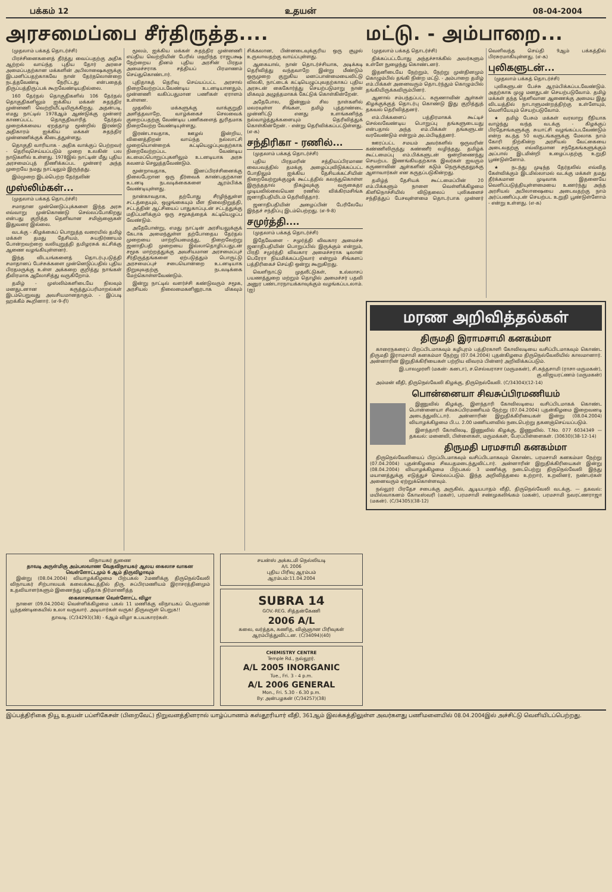பக்கம் 12 உதயன் 08-04-2004
அரசமைப்பை சீர்திருத்த....
(முதலாம் பக்கத் தொடர்ச்சி)
பிரச்சினைகளைத் தீர்த்து வைப்பதற்கு அதிக ஆற்றல் வாய்ந்த புதிய தோர் அரசை அமைப்பதற்கான மக்களின் அபிலாஷைகளுக்கு இடமளிப்பதற்காகவே நான் தேர்தலொன்றை நடத்தவேண்டி நேரிட்டது என்பதைத் திருப்பத்திருப்பக் கூறவேண்டியதில்லை.
160 தேர்தல் தொகுதிகளில் 106 தேர்தல் தொகுதிகளிலும் ஐக்கிய மக்கள் சுதந்திர முன்னணி வெற்றியீட்டியிருக்கிறது. அதன்படி, எமது நாட்டில் 1978ஆம் ஆண்டுக்கு முன்னர் காணப்பட்ட தொகுதிவாரித் தேர்தல் முறைக்கமைய ஏறத்தாழ மூன்றில் இரண்டு அதிகாரம் ஐக்கிய மக்கள் சுதந்திர முன்னணிக்குக் கிடைத்துள்ளது.
தொகுதி வாரியாக - அதிக வாக்குப் பெற்றவர் - தெரிவுசெய்யப்படும் முறை உலகின் பல நாடுகளில் உள்ளது. 1978இல் நாட்டின் மீது புதிய அரசமைப்புத் திணிக்கப்பட முன்னர் அந்த முறையே நமது நாட்டிலும் இருந்தது.
இம்முறை இடம்பெற்ற தேர்தலின்
முஸ்லிம்கள்...
(முதலாம் பக்கத் தொடர்ச்சி)
சமாதான முன்னெடுப்புக்களை இந்த அரசு எவ்வாறு முன்கொண்டு செல்லப்போகிறது என்பது குறித்த தெளிவான சமிஞ்ஞைகள் இதுவரை இல்லை.
வடக்கு - கிழக்கைப் பொறுத்த வரையில் தமிழ் மக்கள் தமது தேசியம், சுயநிர்ணயம் போன்றவற்றை வலியுறுத்தி தமிழரசுக் கட்சிக்கு ஆணை வழங்கியுள்ளனர்.
இந்த விடயங்களைத் தொடர்புபடுத்தி சமாதானப் பேச்சுக்களை முன்னெடுப்பதில் புதிய பிரதமருக்கு உள்ள அக்கறை குறித்து நாங்கள் தீவிரமாக ஆலோசித்து வருகிறோம்.
தமிழ் - முஸ்லிம்களிடையே நிலவும் மனதுடனான கருத்துப்பரிமாறல்கள் இடம்பெறுவது அவசியமானதாகும். - இப்படி ஹக்கீம் கூறினார். (எ-9-ரி)
மூலம், ஐக்கிய மக்கள் சுதந்திர முன்னணி எய்திய வெற்றியின் பேரில் மஹிந்த ராஜபக்ஷ நேற்றைய தினம் புதிய அரசின் பிரதம அமைச்சராக சத்தியப் பிரமாணம் செய்துகொண்டார்.
புதிதாகத் தெரிவு செய்யப்பட்ட அரசால் நிறைவேற்றப்படவேண்டிய உடனடியானதும், முன்னணி வகிப்பதுமான பணிகள் ஏராளம் உள்ளன.
முதலில் மக்களுக்கு வாக்குறுதி அளித்தவாறே, வாழ்க்கைச் செலவைக் குறைப்பதற்கு வேண்டிய பணிகளைத் துரிதமாக நிறைவேற்ற வேண்டியுள்ளது.
இரண்டாவதாக, ஊழல் இன்றிய, வினைத்திறன் வாய்ந்த நல்லாட்சி முறையொன்றைக் கட்டியெழுப்புவதற்காக நிறைவேற்றப்பட வேண்டிய கடமைப்பொறுப்புகளிலும் உடனடியாக அரசு கவனம் செலுத்தவேண்டும்.
மூன்றாவதாக, இனப்பிரச்சினைக்கு நிலைபேறான ஒரு தீர்வைக் காண்பதற்கான உடனடி நடவடிக்கைகளை ஆரம்பிக்க வேண்டியுள்ளது.
நான்காவதாக, தற்போது சீரழிந்துள்ள சட்டத்தையும், ஒழுங்கையும் மீள நிலைநிறுத்தி, சட்டத்தின் ஆட்சியைப் பாதுகாப்புடன் சட்டத்துக்கு மதிப்பளிக்கும் ஒரு சமூகத்தைக் கட்டியெழுப்ப வேண்டும்.
அதேபோன்று, எமது நாட்டின் அரசியலுக்குக் கேடாக அமைந்துள்ள தற்போதைய தேர்தல் முறையை மாற்றியமைத்து, நிறைவேற்று ஜனாதிபதி முறையை இல்லாதொழிப்பதுடன் சமூக மாற்றத்துக்கு அவசியமான அரசமைப்புச் சீர்திருத்தங்களை ஏற்படுத்தும் பொருட்டு அரசமைப்புச் சபையொன்றை உடனடியாக நிறுவுவதற்கு நடவடிக்கை மேற்கொள்ளவேண்டும்.
இன்று நாட்டில் வளர்ச்சி கண்டுவரும் சமூக, அரசியல் நிலைமைகளினூடாக மிகவும் சிக்கலான, பின்னடைவுக்குரிய ஒரு சூழல் உருவாவதற்கு வாய்ப்புள்ளது.
ஆகையால், நான் தொடர்ச்சியாக, அடிக்கடி தெரிவித்து வந்தவாறே இன்று மீண்டும் ஒருமுறை குறுகிய மனப்பான்மையைவிட்டு விலகி, நாட்டைக் கட்டியெழுப்புவதற்காகப் புதிய அரசுடன் கைகோர்த்து செயற்படுமாறு நான் மிகவும் அழுத்தமாகக் கேட்டுக் கொள்கின்றேன்.
அதேபோல, இன்னும் சில நாள்களில் மலரவுள்ள சிங்கள, தமிழ் புத்தாண்டை முன்னிட்டு எனது உளங்கனிந்த நல்வாழ்த்துக்களையும் தெரிவித்துக் கொள்கின்றேன். - என்று தெரிவிக்கப்பட்டுள்ளது. (எ-க)
சந்திரிகா - ரணில்...
(முதலாம் பக்கத் தொடர்ச்சி)
புதிய பிரதமரின் சத்தியப்பிரமாண வைபவத்தில் தமக்கு அழைப்புவிடுக்கப்பட்ட போதிலும் ஐக்கிய தேசியக்கட்சியின் நிறைவேற்றுக்குழுக் கூட்டத்தில் கலந்துகொள்ள இருந்ததால் நிகழ்வுக்கு வருகைதர முடியவில்லையென ரணில் விக்கிரமசிங்க ஜனாதிபதியிடம் தெரிவித்தார்.
ஜனாதிபதியின் அழைப்பின் பேரிலேயே இந்தச் சந்திப்பு இடம்பெற்றது. (எ-9-8)
சமுர்த்தி....
(முதலாம் பக்கத் தொடர்ச்சி)
இதேவேளை - சமுர்த்தி விவகார அமைச்சு ஜனாதிபதியின் பொறுப்பில் இருக்கும் என்றும், பிரதி சமுர்த்தி விவகார அமைச்சராக டிலான் பெரேரா நியமிக்கப்படுவார் என்றும் சிங்களப் பத்திரிகைச் செய்தி ஒன்று கூறுகிறது.
வெளிநாட்டு முதலீட்டுகள், உல்லாசப் பயணத்துறை மற்றும் தொழில் அமைச்சர் பதவி அனுர பண்டாரநாயக்காவுக்கும் வழங்கப்படலாம். (ஐ)
விநாயகர் துணை
தாவடி அருள்மிகு அம்பலவாண வேதவிநாயகர் ஆலய கைலாச வாகன வெள்ளோட்டமும் 6 ஆம் திருவிழாவும்
இன்று (08.04.2004) வியாழக்கிழமை பிற்பகல் 2மணிக்கு திருநெல்வேலி விநாயகர் சிற்பாலயக் கலைக்கூடத்தில் திரு. சுப்பிரமணியம் இராசரத்தினமும் உதவியாளர்களும் இணைந்து புதிதாக நிர்மாணித்த
கைலாசவாகன வெள்ளோட்ட விழா
நாளை (09.04.2004) வெள்ளிக்கிழமை பகல் 11 மணிக்கு விநாயகப் பெருமான் பூந்தண்டிகையில் உலா வருவார். அடியார்கள் வருக! திருவருள் பெறுக!!
தாவடி. (C/34293)(38) - 6ஆம் விழா உபயகாரர்கள்.
சயன்ஸ் அக்கடமி நெல்லியடி
A/L 2006
புதிய பிரிவு ஆரம்பம்
ஆரம்பம்:11.04.2004
SUBRA 14
GOV.-REG. சித்தன்கேணி
2006 A/L
கலை, வர்த்தக, கணித, விஞ்ஞான பிரிவுகள் ஆரம்பித்துவிட்டன. (C/34094)(40)
CHEMISTRY CENTRE
Temple Rd., நல்லூர்.
A/L 2005 INORGANIC
Tue., Fri. 3 - 4 p.m.
A/L 2006 GENERAL
Mon., Fri. 5.30 - 6.30 p.m.
By: அன்பழகன் (C/34257)(38)
மட்டு. - அம்பாறை...
(முதலாம் பக்கத் தொடர்ச்சி)
திக்கப்பட்டபோது அந்தச்சாக்கில் அவர்களும் உள்ளே நுழைந்து கொண்டனர்.
இதனிடையே நேற்றும், நேற்று முன்தினமும் கொழும்பில் தங்கி நின்ற மட்டு. - அம்பாறை தமிழ் எம்.பிக்கள் அனைவரும் தொடர்ந்தும் கொழும்பில் தங்கியிருக்கவிரும்பினர்.
ஆனால் சம்பந்தப்பட்ட கருணாவின் ஆள்கள் கிழக்குக்குத் தொடர்பு கொண்டு இது குறித்துத் தகவல் தெரிவித்தனர்.
எம்.பிக்களைப் பத்திரமாகக் கூட்டிச் செல்லவேண்டிய பொறுப்பு தங்களுடையது என்பதால் அந்த எம்.பிக்கள் தங்களுடன் வரவேண்டும் என்றும் அடம்பிடித்தனர்.
ஊரப்பட்ட சமயம் அவர்களில் ஒருவரின் கண்ணிலிருந்து கண்ணீர் வழிந்தது. தமிழ்க் கூட்டமைப்பு எம்.பிக்களுடன் ஒன்றிணைந்து செயற்பட இணங்கியதற்காக இவர்கள் ஐவரும் கருணாவின் ஆள்களின் கடும் நெருக்குதலுக்கு ஆளாவார்கள் என கருதப்படுகின்றது.
தமிழ்த் தேசியக் கூட்டமைப்பின் 20 எம்.பிக்களும் நாளை வெள்ளிக்கிழமை கிளிநொச்சியில் விடுதலைப் புலிகளைச் சந்தித்துப் பேசவுள்ளமை தொடர்பாக முன்னர் வெளிவந்த செய்தி 9ஆம் பக்கத்தில் பிரசுரமாகியுள்ளது. (எ-க)
புலிகளுடன்...
(முதலாம் பக்கத் தொடர்ச்சி)
புலிகளுடன் பேச்சு ஆரம்பிக்கப்படவேண்டும். அதற்காக முழு மனதுடன் செயற்படுவோம். தமிழ் மக்கள் தந்த தெளிவான ஆணைக்கு அமைய இது விடயத்தில் நாடாளுமன்றத்திற்கு உள்ளேயும், வெளியேயும் செயற்படுவோம்.
★ தமிழ் பேசும் மக்கள் வரலாறு ரீதியாக வாழ்ந்து வந்த வடக்கு - கிழக்குப் பிரதேசங்களுக்கு சுயாட்சி வழங்கப்படவேண்டும் என்ற கடந்த 50 வருடங்களுக்கு மேலாக நாம் கோரி நிற்கின்ற அரசியல் வேட்கையை அடைவதற்கு எவ்விதமான சந்தேகங்களுக்கும் அப்பால் இடமின்றி உழைப்பதற்கு உறுதி பூண்டுள்ளோம்.
★ நடந்து முடிந்த தேர்தலில் எவ்வித கேள்விக்கும் இடமில்லாமல் வடக்கு மக்கள் தமது தீர்க்கமான முடிவாக இதனையே வெளிப்படுத்தியுள்ளமையை உணர்ந்து அந்த அரசியல் அபிலாஷையை அடைவதற்கு நாம் அர்ப்பணிப்புடன் செயற்பட உறுதி பூண்டுள்ளோம் - என்று உள்ளது. (எ-க)
மரண அறிவித்தல்கள்
திருமதி இராமசாமி கனகம்மா
காரைநகரைப் பிறப்பிடமாகவும் கழிபுரம் பத்திரகாளி கோவிலடியை வசிப்பிடமாகவும் கொண்ட திருமதி இராமசாமி கனகம்மா நேற்று (07.04.2004) புதன்கிழமை திருநெல்வேலியில் காலமானார். அன்னாரின் இறுதிக்கிரியைகள் பற்றிய விவரம் பின்னர் அறிவிக்கப்படும்.
இ.பாலமுரளி (மகன்- கனடா), ச.செல்வராசா (மருமகன்), சி.கந்தசாமி (ராசா-மருமகன்), கு.விஜயரட்ணம் (மருமகன்)
அம்மன் வீதி, திருநெல்வேலி கிழக்கு, திருநெல்வேலி. (C/34304)(12-14)
பொன்னையா சிவசுப்பிரமணியம்
இணுவில் கிழக்கு, இளந்தாரி கோவிலடியை வசிப்பிடமாகக் கொண்ட பொன்னையா சிவசுப்பிரமணியம் நேற்று (07.04.2004) புதன்கிழமை இறைவனடி அடைந்துவிட்டார். அன்னாரின் இறுதிக்கிரியைகள் இன்று (08.04.2004) வியாழக்கிழமை பி.ப. 2.00 மணியளவில் நடைபெற்று தகனஞ்செய்யப்படும்.
இளந்தாரி கோவிலடி, இணுவில் கிழக்கு, இணுவில். T.No. 077 6034349 — தகவல்: மனைவி, பிள்ளைகள், மருமக்கள், பேரப்பிள்ளைகள். (30630)(38-12-14)
திருமதி பரமசாமி கனகம்மா
திருநெல்வேலியைப் பிறப்பிடமாகவும் வசிப்பிடமாகவும் கொண்ட பரமசாமி கனகம்மா நேற்று (07.04.2004) புதன்கிழமை சிவபதமடைந்துவிட்டார். அன்னாரின் இறுதிக்கிரியைகள் இன்று (08.04.2004) வியாழக்கிழமை பிற்பகல் 3 மணிக்கு நடைபெற்று திருநெல்வேலி இந்து மயானத்துக்கு எடுத்துச் செல்லப்படும். இந்த அறிவித்தலை உற்றார், உறவினர், நண்பர்கள் அனைவரும் ஏற்றுக்கொள்ளவும்.
நல்லூர் பிரதேச சபைக்கு அருகில், ஆடியபாதம் வீதி, திருநெல்வேலி வடக்கு. — தகவல்: மயில்வாகனம் கோடீஸ்வரி (மகள்), பரமசாமி சண்முகலிங்கம் (மகன்), பரமசாமி நவரட்ணராஜா (மகன்). (C/34305)(38-12)
இப்பத்திரிகை நியூ உதயன் பப்ளிகேசன் (பிறைவேட்) நிறுவனத்தினரால் யாழ்ப்பாணம் கஸ்தூரியார் வீதி, 361ஆம் இலக்கத்திலுள்ள அவர்களது பணிமனையில் 08.04.2004இல் அச்சிட்டு வெளியிடப்பெற்றது.